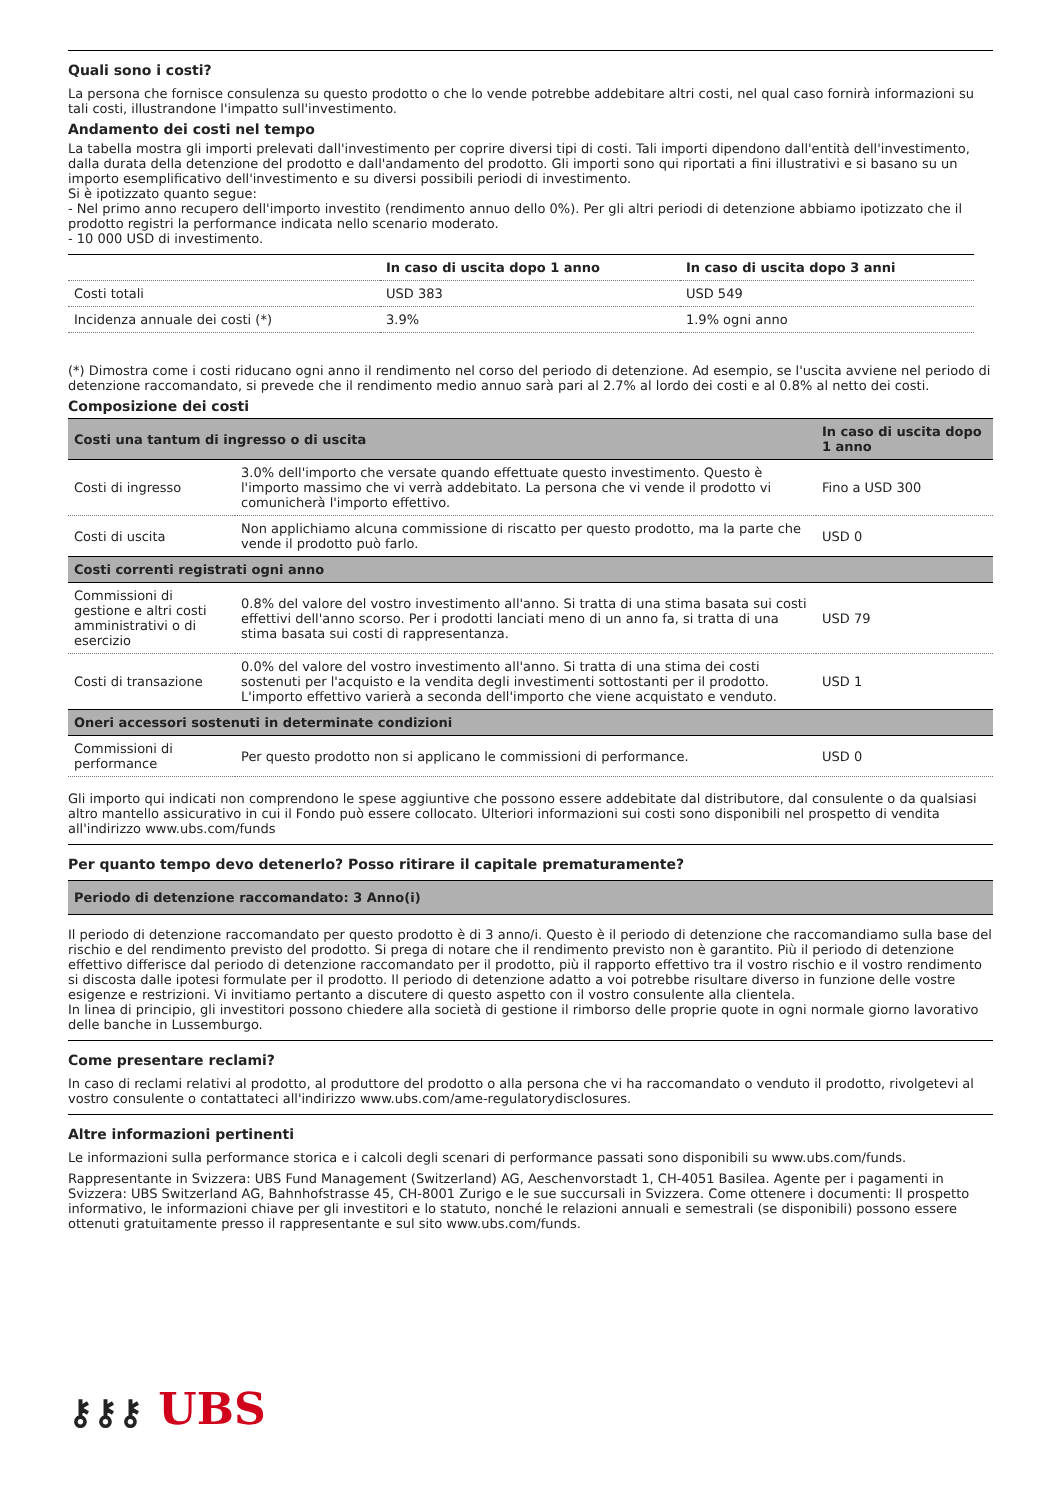Quali sono i costi?
La persona che fornisce consulenza su questo prodotto o che lo vende potrebbe addebitare altri costi, nel qual caso fornirà informazioni su tali costi, illustrandone l'impatto sull'investimento.
Andamento dei costi nel tempo
La tabella mostra gli importi prelevati dall'investimento per coprire diversi tipi di costi. Tali importi dipendono dall'entità dell'investimento, dalla durata della detenzione del prodotto e dall'andamento del prodotto. Gli importi sono qui riportati a fini illustrativi e si basano su un importo esemplificativo dell'investimento e su diversi possibili periodi di investimento.
Si è ipotizzato quanto segue:
- Nel primo anno recupero dell'importo investito (rendimento annuo dello 0%). Per gli altri periodi di detenzione abbiamo ipotizzato che il prodotto registri la performance indicata nello scenario moderato.
- 10 000 USD di investimento.
| | In caso di uscita dopo 1 anno | In caso di uscita dopo 3 anni |
| --- | --- | --- |
| Costi totali | USD 383 | USD 549 |
| Incidenza annuale dei costi (*) | 3.9% | 1.9% ogni anno |
(*) Dimostra come i costi riducano ogni anno il rendimento nel corso del periodo di detenzione. Ad esempio, se l'uscita avviene nel periodo di detenzione raccomandato, si prevede che il rendimento medio annuo sarà pari al 2.7% al lordo dei costi e al 0.8% al netto dei costi.
Composizione dei costi
| Costi una tantum di ingresso o di uscita | | In caso di uscita dopo 1 anno |
| --- | --- | --- |
| Costi di ingresso | 3.0% dell'importo che versate quando effettuate questo investimento. Questo è l'importo massimo che vi verrà addebitato. La persona che vi vende il prodotto vi comunicherà l'importo effettivo. | Fino a USD 300 |
| Costi di uscita | Non applichiamo alcuna commissione di riscatto per questo prodotto, ma la parte che vende il prodotto può farlo. | USD 0 |
| Costi correnti registrati ogni anno | | |
| Commissioni di gestione e altri costi amministrativi o di esercizio | 0.8% del valore del vostro investimento all'anno. Si tratta di una stima basata sui costi effettivi dell'anno scorso. Per i prodotti lanciati meno di un anno fa, si tratta di una stima basata sui costi di rappresentanza. | USD 79 |
| Costi di transazione | 0.0% del valore del vostro investimento all'anno. Si tratta di una stima dei costi sostenuti per l'acquisto e la vendita degli investimenti sottostanti per il prodotto. L'importo effettivo varierà a seconda dell'importo che viene acquistato e venduto. | USD 1 |
| Oneri accessori sostenuti in determinate condizioni | | |
| Commissioni di performance | Per questo prodotto non si applicano le commissioni di performance. | USD 0 |
Gli importo qui indicati non comprendono le spese aggiuntive che possono essere addebitate dal distributore, dal consulente o da qualsiasi altro mantello assicurativo in cui il Fondo può essere collocato. Ulteriori informazioni sui costi sono disponibili nel prospetto di vendita all'indirizzo www.ubs.com/funds
Per quanto tempo devo detenerlo? Posso ritirare il capitale prematuramente?
| Periodo di detenzione raccomandato: 3 Anno(i) |
| --- |
Il periodo di detenzione raccomandato per questo prodotto è di 3 anno/i. Questo è il periodo di detenzione che raccomandiamo sulla base del rischio e del rendimento previsto del prodotto. Si prega di notare che il rendimento previsto non è garantito. Più il periodo di detenzione effettivo differisce dal periodo di detenzione raccomandato per il prodotto, più il rapporto effettivo tra il vostro rischio e il vostro rendimento si discosta dalle ipotesi formulate per il prodotto. Il periodo di detenzione adatto a voi potrebbe risultare diverso in funzione delle vostre esigenze e restrizioni. Vi invitiamo pertanto a discutere di questo aspetto con il vostro consulente alla clientela.
In linea di principio, gli investitori possono chiedere alla società di gestione il rimborso delle proprie quote in ogni normale giorno lavorativo delle banche in Lussemburgo.
Come presentare reclami?
In caso di reclami relativi al prodotto, al produttore del prodotto o alla persona che vi ha raccomandato o venduto il prodotto, rivolgetevi al vostro consulente o contattateci all'indirizzo www.ubs.com/ame-regulatorydisclosures.
Altre informazioni pertinenti
Le informazioni sulla performance storica e i calcoli degli scenari di performance passati sono disponibili su www.ubs.com/funds.
Rappresentante in Svizzera: UBS Fund Management (Switzerland) AG, Aeschenvorstadt 1, CH-4051 Basilea. Agente per i pagamenti in Svizzera: UBS Switzerland AG, Bahnhofstrasse 45, CH-8001 Zurigo e le sue succursali in Svizzera. Come ottenere i documenti: Il prospetto informativo, le informazioni chiave per gli investitori e lo statuto, nonché le relazioni annuali e semestrali (se disponibili) possono essere ottenuti gratuitamente presso il rappresentante e sul sito www.ubs.com/funds.
⚷⚷⚷ UBS